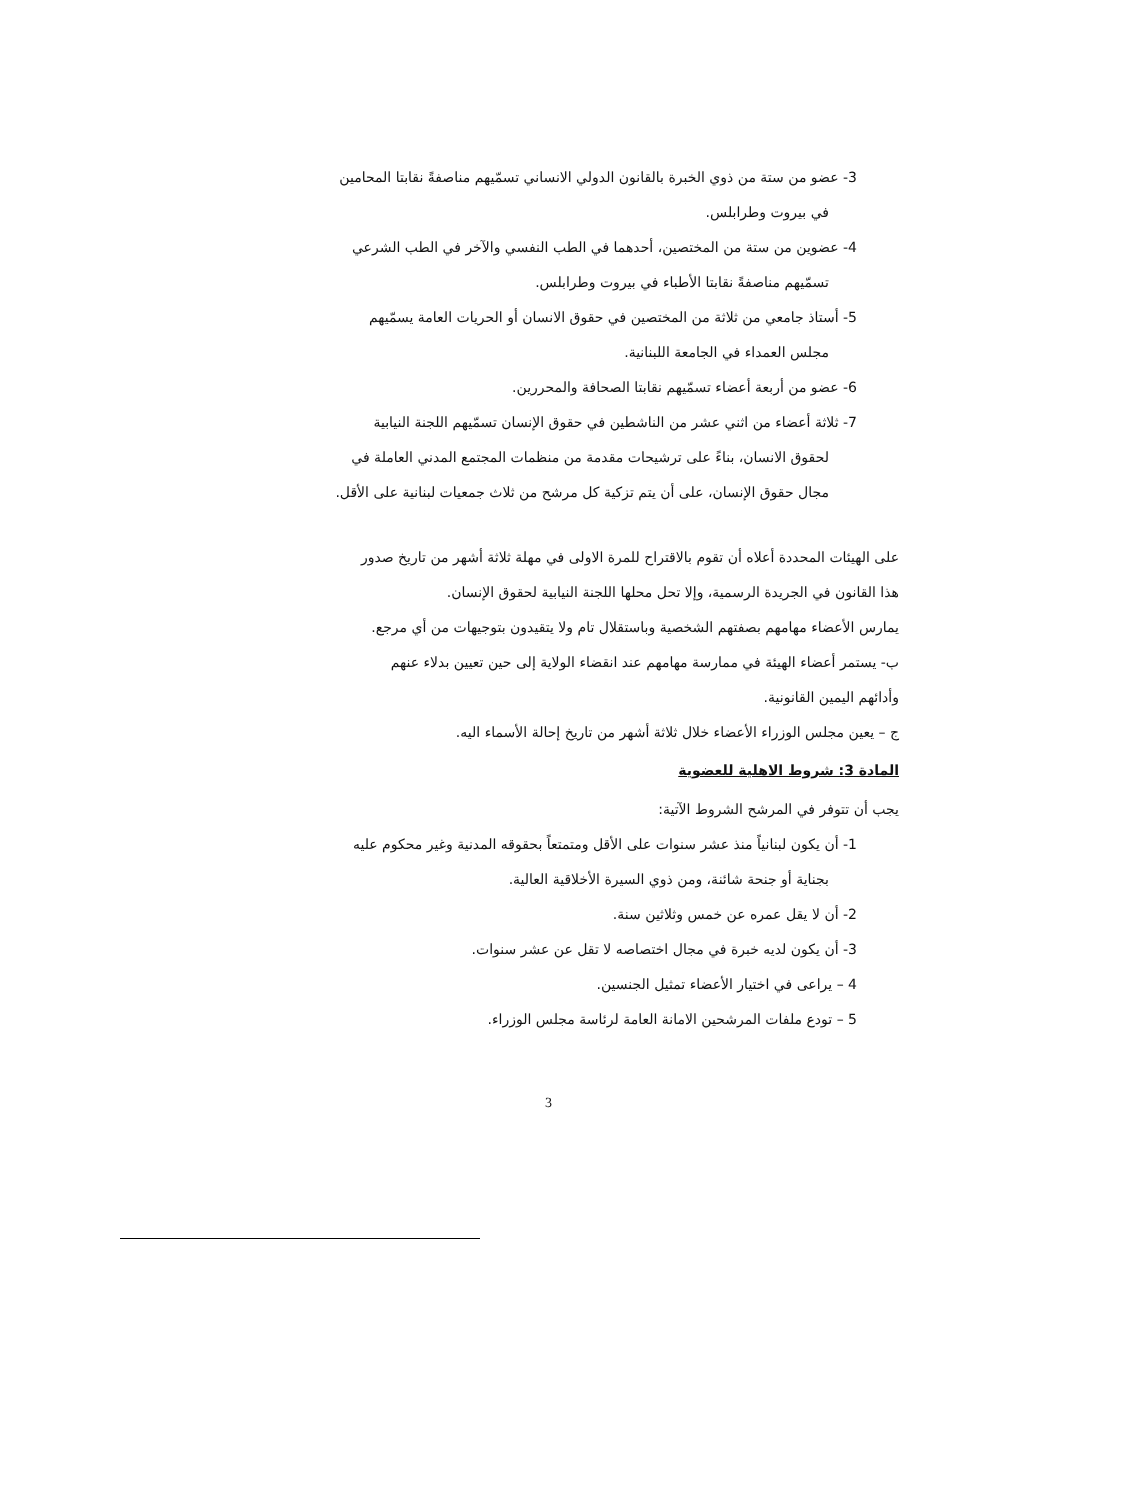3- عضو من ستة من ذوي الخبرة بالقانون الدولي الانساني تسمّيهم مناصفةً نقابتا المحامين
في بيروت وطرابلس.
4- عضوين من ستة من المختصين، أحدهما في الطب النفسي والآخر في الطب الشرعي
تسمّيهم مناصفةً نقابتا الأطباء في بيروت وطرابلس.
5- أستاذ جامعي من ثلاثة من المختصين في حقوق الانسان أو الحريات العامة يسمّيهم
مجلس العمداء في الجامعة اللبنانية.
6- عضو من أربعة أعضاء تسمّيهم نقابتا الصحافة والمحررين.
7- ثلاثة أعضاء من اثني عشر من الناشطين في حقوق الإنسان تسمّيهم اللجنة النيابية
لحقوق الانسان، بناءً على ترشيحات مقدمة من منظمات المجتمع المدني العاملة في
مجال حقوق الإنسان، على أن يتم تزكية كل مرشح من ثلاث جمعيات لبنانية على الأقل.
على الهيئات المحددة أعلاه أن تقوم بالاقتراح للمرة الاولى في مهلة ثلاثة أشهر من تاريخ صدور
هذا القانون في الجريدة الرسمية، وإلا تحل محلها اللجنة النيابية لحقوق الإنسان.
يمارس الأعضاء مهامهم بصفتهم الشخصية وباستقلال تام ولا يتقيدون بتوجيهات من أي مرجع.
ب- يستمر أعضاء الهيئة في ممارسة مهامهم عند انقضاء الولاية إلى حين تعيين بدلاء عنهم
وأدائهم اليمين القانونية.
ج – يعين مجلس الوزراء الأعضاء خلال ثلاثة أشهر من تاريخ إحالة الأسماء اليه.
المادة 3: شروط الاهلية للعضوية
يجب أن تتوفر في المرشح الشروط الآتية:
1- أن يكون لبنانياً منذ عشر سنوات على الأقل ومتمتعاً بحقوقه المدنية وغير محكوم عليه
بجناية أو جنحة شائنة، ومن ذوي السيرة الأخلاقية العالية.
2- أن لا يقل عمره عن خمس وثلاثين سنة.
3- أن يكون لديه خبرة في مجال اختصاصه لا تقل عن عشر سنوات.
4 – يراعى في اختيار الأعضاء تمثيل الجنسين.
5 – تودع ملفات المرشحين الامانة العامة لرئاسة مجلس الوزراء.
3